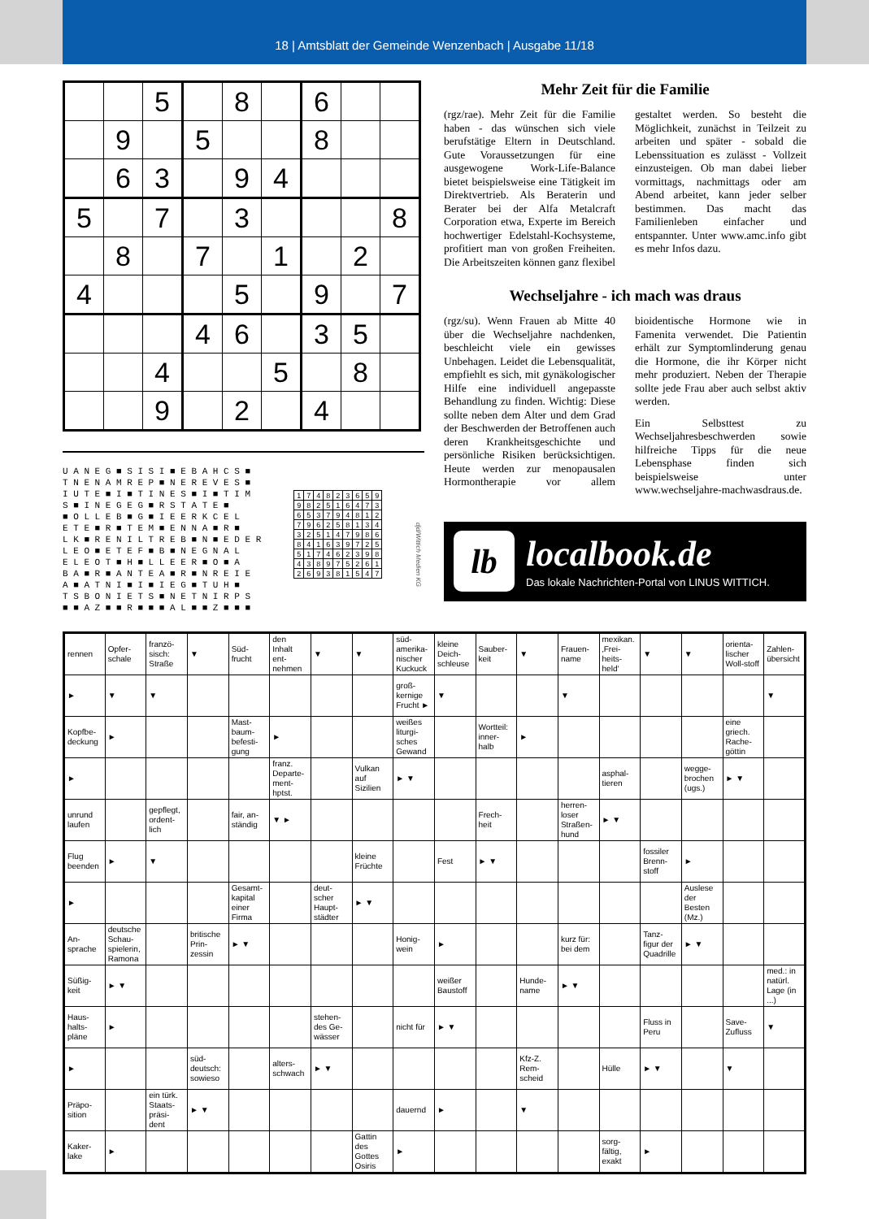18 | Amtsblatt der Gemeinde Wenzenbach | Ausgabe 11/18
| | | 5 | | 8 | | 6 | | |
| | 9 | | 5 | | | 8 | | |
| | 6 | 3 | | 9 | 4 | | | |
| 5 | | 7 | | 3 | | | | 8 |
| | 8 | | 7 | | 1 | | 2 | |
| 4 | | | | 5 | | 9 | | 7 |
| | | | 4 | 6 | | 3 | 5 | |
| | | 4 | | | 5 | | 8 | |
| | | 9 | | 2 | | 4 | | |
U A N E G ■ S I S I ■ E B A H C S ■ T N E N A M R E P ■ N E R E V E S ■ I U T E ■ I ■ T I N E S ■ I ■ T I M S ■ I N E G E G ■ R S T A T E ■ ■ O L L E B ■ G ■ I E E R K C E L E T E ■ R ■ T E M ■ E N N A ■ R ■ L K ■ R E N I L T R E B ■ N ■ E D E R L E O ■ E T E F ■ B ■ N E G N A L E L E O T ■ H ■ L L E E R ■ O ■ A B A ■ R ■ A N T E A ■ R ■ N R E I E A ■ A T N I ■ I ■ I E G ■ T U H ■ T S B O N I E T S ■ N E T N I R P S ■ ■ A Z ■ ■ R ■ ■ ■ A L ■ ■ Z ■ ■ ■
| 1 | 7 | 4 | 8 | 2 | 3 | 6 | 5 | 9 |
| 9 | 8 | 2 | 5 | 1 | 6 | 4 | 7 | 3 |
| 6 | 5 | 3 | 7 | 9 | 4 | 8 | 1 | 2 |
| 7 | 9 | 6 | 2 | 5 | 8 | 1 | 3 | 4 |
| 3 | 2 | 5 | 1 | 4 | 7 | 9 | 8 | 6 |
| 8 | 4 | 1 | 6 | 3 | 9 | 7 | 2 | 5 |
| 5 | 1 | 7 | 4 | 6 | 2 | 3 | 9 | 8 |
| 4 | 3 | 8 | 9 | 7 | 5 | 2 | 6 | 1 |
| 2 | 6 | 9 | 3 | 8 | 1 | 5 | 4 | 7 |
djd/Wittich Medien KG
Mehr Zeit für die Familie
(rgz/rae). Mehr Zeit für die Familie haben - das wünschen sich viele berufstätige Eltern in Deutschland. Gute Voraussetzungen für eine ausgewogene Work-Life-Balance bietet beispielsweise eine Tätigkeit im Direktvertrieb. Als Beraterin und Berater bei der Alfa Metalcraft Corporation etwa, Experte im Bereich hochwertiger Edelstahl-Kochsysteme, profitiert man von großen Freiheiten. Die Arbeitszeiten können ganz flexibel gestaltet werden. So besteht die Möglichkeit, zunächst in Teilzeit zu arbeiten und später - sobald die Lebenssituation es zulässt - Vollzeit einzusteigen. Ob man dabei lieber vormittags, nachmittags oder am Abend arbeitet, kann jeder selber bestimmen. Das macht das Familienleben einfacher und entspannter. Unter www.amc.info gibt es mehr Infos dazu.
Wechseljahre - ich mach was draus
(rgz/su). Wenn Frauen ab Mitte 40 über die Wechseljahre nachdenken, beschleicht viele ein gewisses Unbehagen. Leidet die Lebensqualität, empfiehlt es sich, mit gynäkologischer Hilfe eine individuell angepasste Behandlung zu finden. Wichtig: Diese sollte neben dem Alter und dem Grad der Beschwerden der Betroffenen auch deren Krankheitsgeschichte und persönliche Risiken berücksichtigen. Heute werden zur menopausalen Hormontherapie vor allem bioidentische Hormone wie in Famenita verwendet. Die Patientin erhält zur Symptomlinderung genau die Hormone, die ihr Körper nicht mehr produziert. Neben der Therapie sollte jede Frau aber auch selbst aktiv werden.
Ein Selbsttest zu Wechseljahresbeschwerden sowie hilfreiche Tipps für die neue Lebensphase finden sich beispielsweise unter www.wechseljahre-machwasdraus.de.
lb
localbook.de
Das lokale Nachrichten-Portal von LINUS WITTICH.
| rennen | Opfer-schale | franzö-sisch: Straße | ▼ | Süd-frucht | den Inhalt ent-nehmen | ▼ | ▼ | süd-amerika-nischer Kuckuck | kleine Deich-schleuse | Sauber-keit | ▼ | Frauen-name | mexikan. ‚Frei-heits-held‘ | ▼ | ▼ | orienta-lischer Woll-stoff | Zahlen-übersicht |
| ► | ▼ | ▼ | | | | | | groß-kernige Frucht ► | ▼ | | | ▼ | | | | | ▼ |
| Kopfbe-deckung | ► | | | Mast-baum-befesti-gung | ► | | | weißes liturgi-sches Gewand | | Wortteil: inner-halb | ► | | | | | eine griech. Rache-göttin | |
| ► | | | | | franz. Departe-ment-hptst. | | Vulkan auf Sizilien | ► ▼ | | | | | asphal-tieren | | wegge-brochen (ugs.) | ► ▼ | |
| unrund laufen | | gepflegt, ordent-lich | | fair, an-ständig | ▼ ► | | | | | Frech-heit | | herren-loser Straßen-hund | ► ▼ | | | | |
| Flug beenden | ► | ▼ | | | | | kleine Früchte | | Fest | ► ▼ | | | | fossiler Brenn-stoff | ► | | |
| ► | | | | Gesamt-kapital einer Firma | | deut-scher Haupt-städter | ► ▼ | | | | | | | | Auslese der Besten (Mz.) | | |
| An-sprache | deutsche Schau-spielerin, Ramona | | britische Prin-zessin | ► ▼ | | | | Honig-wein | ► | | | kurz für: bei dem | | Tanz-figur der Quadrille | ► ▼ | | |
| Süßig-keit | ► ▼ | | | | | | | | weißer Baustoff | | Hunde-name | ► ▼ | | | | | med.: in natürl. Lage (in ...) |
| Haus-halts-pläne | ► | | | | | stehen-des Ge-wässer | | nicht für | ► ▼ | | | | | Fluss in Peru | | Save-Zufluss | ▼ |
| ► | | | süd-deutsch: sowieso | | alters-schwach | ► ▼ | | | | | Kfz-Z. Rem-scheid | | Hülle | ► ▼ | | ▼ | |
| Präpo-sition | | ein türk. Staats-präsi-dent | ► ▼ | | | | | dauernd | ► | | ▼ | | | | | | |
| Kaker-lake | ► | | | | | | Gattin des Gottes Osiris | ► | | | | | sorg-fältig, exakt | ► | | | |